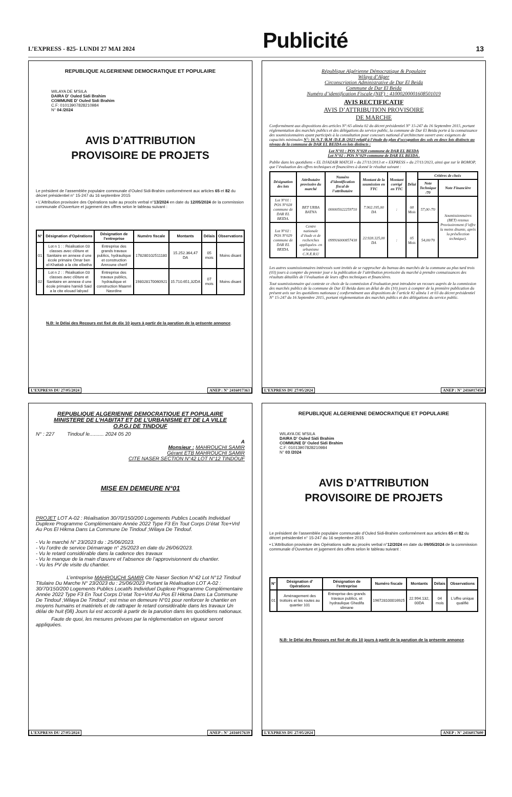L’EXPRESS - 825- LUNDI 27 MAI 2024
Publicité
13
REPUBLIQUE ALGERIENNE DEMOCRATIQUE ET POPULAIRE
WILAYA DE M'SILA
DAIRA D' Ouled Sidi Brahim
COMMUNE D' Ouled Sidi Brahim
C.F: 01013907828210984
N° 04 /2024
AVIS D’ATTRIBUTION
PROVISOIRE DE PROJETS
Le président de l’assemblée populaire communale d’Ouled Sidi-Brahim conformément aux articles 65 et 82 du décret présidentiel n° 15-247 du 16 septembre 2015
• L’Attribution provisoire des Opérations suite au procès verbal n°13/2024 en date du 12/05/2024 de la commission communale d’Ouverture et jugement des offres selon le tableau suivant :
| N° | Désignation d’Opérations | Désignation de l’entreprise | Numéro fiscale | Montants | Délais | Observations |
| --- | --- | --- | --- | --- | --- | --- |
| 01 | Lot n 1 : : Réalisation 03 classes avec clôture et Sanitaire en annexe d une école primaire Omar ben el-Khattab a la cite elbetha | Entreprise des grands travaux publics, hydraulique et construction Amroune cherif | 178280102511180 | 15.252.364,47 DA | 05 mois | Moins disant |
| 02 | Lot n 2 : : Réalisation 03 classes avec clôture et Sanitaire en annexe d une école primaire hamidi Said a la cite elouad labyad | Entreprise des travaux publics, hydraulique et construction Maamri Nasrdine | 198028170060921 | 15.710.651,32DA | 07 mois | Moins disant |
N.B: le Délai des Recours est fixé de dix 10 jours à partir de la parution de la présente annonce.
L’EXPRESS DU 27/05/2024 ANEP : N° 2416017363
République Algérienne Démocratique & Populaire
Wilaya d’Alger
Circonscription Administrative de Dar El Beida
Commune de Dar El Beida
Numéro d’identification Fiscale (NIF) : 41000200001608501019
AVIS RECTIFICATIF
AVIS D’ATTRIBUTION PROVISOIRE
DE MARCHE
Conformément aux dispositions des articles N°:65 alinéa 02 du décret présidentiel N° 15-247 du 16 Septembre 2015, portant réglementation des marchés publics et des délégations du service public, la commune de Dar El Beida porte à la connaissance des soumissionnaires ayant participés à la consultation pour concours national d’architecture ouvert avec exigences de capacités minimales N°: 16 /S.T /B.M /D.E.B /2023 relatif à l’étude du plan d’occupation des sols en deux lots distincts au niveau de la commune de DAR EL BEIDA en lots distincts :
Lot N°01 : POS N°028 commune de DAR EL BEIDA
Lot N°02 : POS N°029 commune de DAR EL BEIDA .
Publie dans les quotidiens « EL DJAZAIR MATCH » du 27/11/2013 et « EXPRESS » du 27/11/2023, ainsi que sur le BOMOP, que l’évaluation des offres techniques et financières à donné le résultat suivant :
| Désignation des lots | Attributaire provisoire du marché | Numéro d’identification fiscal de l’attributaire | Montant de la soumission en TTC | Montant corrigé en TTC | Délai | Critères de choix | |
| --- | --- | --- | --- | --- | --- | --- | --- |
| | | | | | | Note Technique /70 | Note Financière |
| Lot N°01 : POS N°028 commune de DAR EL BEIDA. | BET URBA BATNA | 000005022259710 | 7.902.195,00 DA | : | 08 Mois | 57,00 /70 | Soumissionnaires (BET) retenus Provisoirement (l’offre la moins disante, après la présélection technique). |
| Lot N°02 : POS N°029 commune de DAR EL BEIDA. | Centre nationale d’étude et de recherches appliquées- en urbanisme C.N.E.R.U | 099916000857438 | 22.928.325,00 DA | : | 05 Mois | 54,00/70 | |
Les autres soumissionnaires intéressés sont invités de se rapprocher du bureau des marchés de la commune au plus tard trois (03) jours à compter du premier jour e la publication de l’attribution provisoire du marché à prendre connaissances des résultats détaillés de l’évaluation de leurs offres techniques et financières.
Tout soumissionnaire qui conteste ce choix de la commission d’évaluation peut introduire un recours auprès de la commission des marchés publics de la commune de Dar El Beida dans un délai de dix (10) jours à compter de la première publication du présent avis sur les quotidiens nationaux ( conformément aux dispositions de l’article 82 alinéa 1 et 03 du décret présidentiel N° 15-247 du 16 Septembre 2015, portant réglementation des marchés publics et des délégations du service public.
L’EXPRESS DU 27/05/2024 ANEP : N° 2416017450
REPUBLIQUE ALGERIENNE DEMOCRATIQUE ET POPULAIRE
MINISTERE DE L’HABITAT ET DE L’URBANISME ET DE LA VILLE
O.P.G.I DE TINDOUF
N° : 227 Tindouf le.......... 2024 05 20
A
Monsieur : MAHROUCHI SAMIR
Gérant ETB MAHROUCHI SAMIR
CITE NASER SECTION N°42 LOT N°12 TINDOUF
MISE EN DEMEURE N°01
PROJET LOT A-02 : Réalisation 30/70/150/200 Logements Publics Locatifs Individuel Duplexe Programme Complémentaire Année 2022 Type F3 En Tout Corps D’état Tce+Vrd Au Pos El Hikma Dans La Commune De Tindouf ;Wilaya De Tindouf.
- Vu le marché N° 23/2023 du : 25/06/2023.
- Vu l’ordre de service Démarrage n° 25/2023 en date du 26/06/2023.
- Vu le retard considérable dans la cadence des travaux
- Vu le manque de la main d’œuvre et l’absence de l’approvisionnent du chantier.
- Vu les PV de visite du chantier.
L’entreprise MAHROUCHI SAMIR Cite Naser Section N°42 Lot N°12 Tindouf Titulaire Du Marche N° 23/2023 du : 25/06/2023 Portant la Réalisation LOT A-02 : 30/70/150/200 Logements Publics Locatifs Individuel Duplexe Programme Complémentaire Année 2022 Type F3 En Tout Corps D’etat Tce+Vrd Au Pos El Hikma Dans La Commune De Tindouf ;Wilaya De Tindouf ; est mise en demeure N°01 pour renforcer le chantier en moyens humains et matériels et de rattraper le retard considérable dans les travaux Un délai de huit (08) Jours lui est accordé à partir de la parution dans les quotidiens nationaux.
Faute de quoi, les mesures prévues par la réglementation en vigueur seront appliquées.
L’EXPRESS DU 27/05/2024 ANEP : N° 2416017639
REPUBLIQUE ALGERIENNE DEMOCRATIQUE ET POPULAIRE
WILAYA DE M'SILA
DAIRA D' Ouled Sidi Brahim
COMMUNE D' Ouled Sidi Brahim
C.F: 01013907828210984
N° 03 /2024
AVIS D’ATTRIBUTION
PROVISOIRE DE PROJETS
Le président de l’assemblée populaire communale d’Ouled Sidi-Brahim conformément aux articles 65 et 82 du décret présidentiel n° 15-247 du 16 septembre 2015
• L’Attribution provisoire des Opérations suite au procès verbal n°12/2024 en date du 09/05/2024 de la commission communale d’Ouverture et jugement des offres selon le tableau suivant :
| N° | Désignation d’ Opérations | Désignation de l’entreprise | Numéro fiscale | Montants | Délais | Observations |
| --- | --- | --- | --- | --- | --- | --- |
| 01 | Aménagement des trottoirs et les routes au quartier 101 | Entreprise des grands travaux publics, et hydraulique Ghedifa slimane | 196728100016925 | 22.994.132, 00DA | 04 mois | L’offre unique qualifié |
N.B: le Délai des Recours est fixé de dix 10 jours à partir de la parution de la présente annonce.
L’EXPRESS DU 27/05/2024 ANEP : N° 2416017600